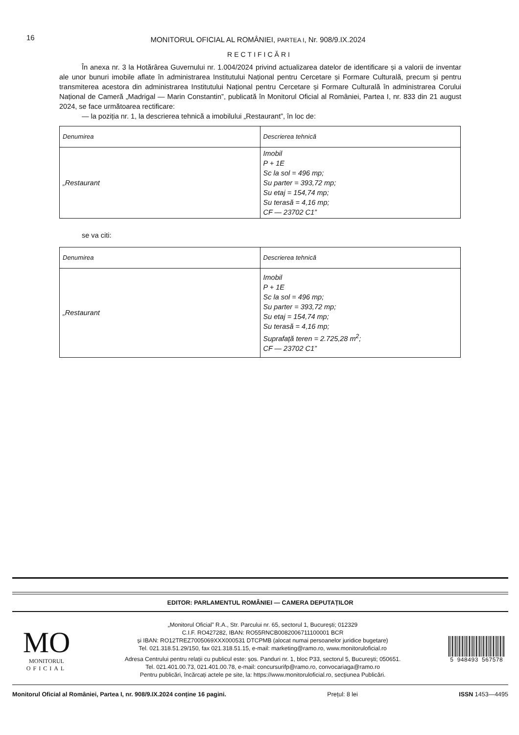16 MONITORUL OFICIAL AL ROMÂNIEI, PARTEA I, Nr. 908/9.IX.2024
RECTIFICĂRI
În anexa nr. 3 la Hotărârea Guvernului nr. 1.004/2024 privind actualizarea datelor de identificare și a valorii de inventar ale unor bunuri imobile aflate în administrarea Institutului Național pentru Cercetare și Formare Culturală, precum și pentru transmiterea acestora din administrarea Institutului Național pentru Cercetare și Formare Culturală în administrarea Corului Național de Cameră „Madrigal — Marin Constantin”, publicată în Monitorul Oficial al României, Partea I, nr. 833 din 21 august 2024, se face următoarea rectificare:
— la poziția nr. 1, la descrierea tehnică a imobilului „Restaurant”, în loc de:
| Denumirea | Descrierea tehnică |
| --- | --- |
| „Restaurant | Imobil P + 1E Sc la sol = 496 mp; Su parter = 393,72 mp; Su etaj = 154,74 mp; Su terasă = 4,16 mp; CF — 23702 C1” |
se va citi:
| Denumirea | Descrierea tehnică |
| --- | --- |
| „Restaurant | Imobil P + 1E Sc la sol = 496 mp; Su parter = 393,72 mp; Su etaj = 154,74 mp; Su terasă = 4,16 mp; Suprafață teren = 2.725,28 m<sup>2</sup>; CF — 23702 C1” |
EDITOR: PARLAMENTUL ROMÂNIEI — CAMERA DEPUTAȚILOR
MO
MONITORUL
OFICIAL
„Monitorul Oficial” R.A., Str. Parcului nr. 65, sectorul 1, București; 012329
C.I.F. RO427282, IBAN: RO55RNCB0082006711100001 BCR
și IBAN: RO12TREZ7005069XXX000531 DTCPMB (alocat numai persoanelor juridice bugetare)
Tel. 021.318.51.29/150, fax 021.318.51.15, e-mail: marketing@ramo.ro, www.monitoruloficial.ro
Adresa Centrului pentru relații cu publicul este: șos. Panduri nr. 1, bloc P33, sectorul 5, București; 050651.
Tel. 021.401.00.73, 021.401.00.78, e-mail: concursurifp@ramo.ro, convocariaga@ramo.ro
Pentru publicări, încărcați actele pe site, la: https://www.monitoruloficial.ro, secțiunea Publicări.
5 948493 567578
Monitorul Oficial al României, Partea I, nr. 908/9.IX.2024 conține 16 pagini. Prețul: 8 lei ISSN 1453—4495